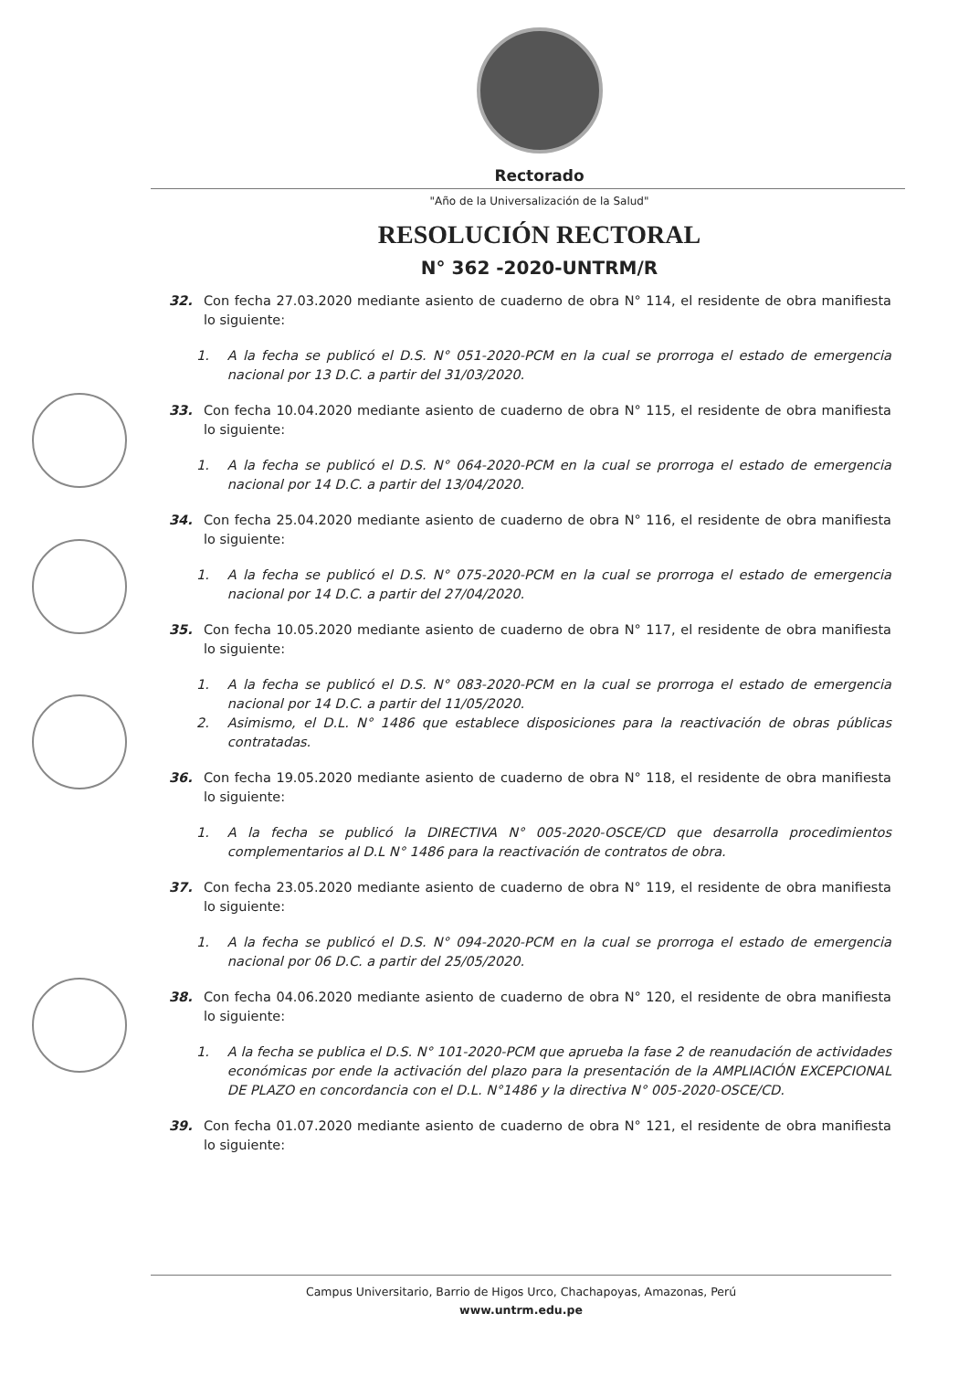Rectorado
"Año de la Universalización de la Salud"
RESOLUCIÓN RECTORAL
N° 362 -2020-UNTRM/R
32. Con fecha 27.03.2020 mediante asiento de cuaderno de obra N° 114, el residente de obra manifiesta lo siguiente:
1. A la fecha se publicó el D.S. N° 051-2020-PCM en la cual se prorroga el estado de emergencia nacional por 13 D.C. a partir del 31/03/2020.
33. Con fecha 10.04.2020 mediante asiento de cuaderno de obra N° 115, el residente de obra manifiesta lo siguiente:
1. A la fecha se publicó el D.S. N° 064-2020-PCM en la cual se prorroga el estado de emergencia nacional por 14 D.C. a partir del 13/04/2020.
34. Con fecha 25.04.2020 mediante asiento de cuaderno de obra N° 116, el residente de obra manifiesta lo siguiente:
1. A la fecha se publicó el D.S. N° 075-2020-PCM en la cual se prorroga el estado de emergencia nacional por 14 D.C. a partir del 27/04/2020.
35. Con fecha 10.05.2020 mediante asiento de cuaderno de obra N° 117, el residente de obra manifiesta lo siguiente:
1. A la fecha se publicó el D.S. N° 083-2020-PCM en la cual se prorroga el estado de emergencia nacional por 14 D.C. a partir del 11/05/2020.
2. Asimismo, el D.L. N° 1486 que establece disposiciones para la reactivación de obras públicas contratadas.
36. Con fecha 19.05.2020 mediante asiento de cuaderno de obra N° 118, el residente de obra manifiesta lo siguiente:
1. A la fecha se publicó la DIRECTIVA N° 005-2020-OSCE/CD que desarrolla procedimientos complementarios al D.L N° 1486 para la reactivación de contratos de obra.
37. Con fecha 23.05.2020 mediante asiento de cuaderno de obra N° 119, el residente de obra manifiesta lo siguiente:
1. A la fecha se publicó el D.S. N° 094-2020-PCM en la cual se prorroga el estado de emergencia nacional por 06 D.C. a partir del 25/05/2020.
38. Con fecha 04.06.2020 mediante asiento de cuaderno de obra N° 120, el residente de obra manifiesta lo siguiente:
1. A la fecha se publica el D.S. N° 101-2020-PCM que aprueba la fase 2 de reanudación de actividades económicas por ende la activación del plazo para la presentación de la AMPLIACIÓN EXCEPCIONAL DE PLAZO en concordancia con el D.L. N°1486 y la directiva N° 005-2020-OSCE/CD.
39. Con fecha 01.07.2020 mediante asiento de cuaderno de obra N° 121, el residente de obra manifiesta lo siguiente:
Campus Universitario, Barrio de Higos Urco, Chachapoyas, Amazonas, Perú
www.untrm.edu.pe